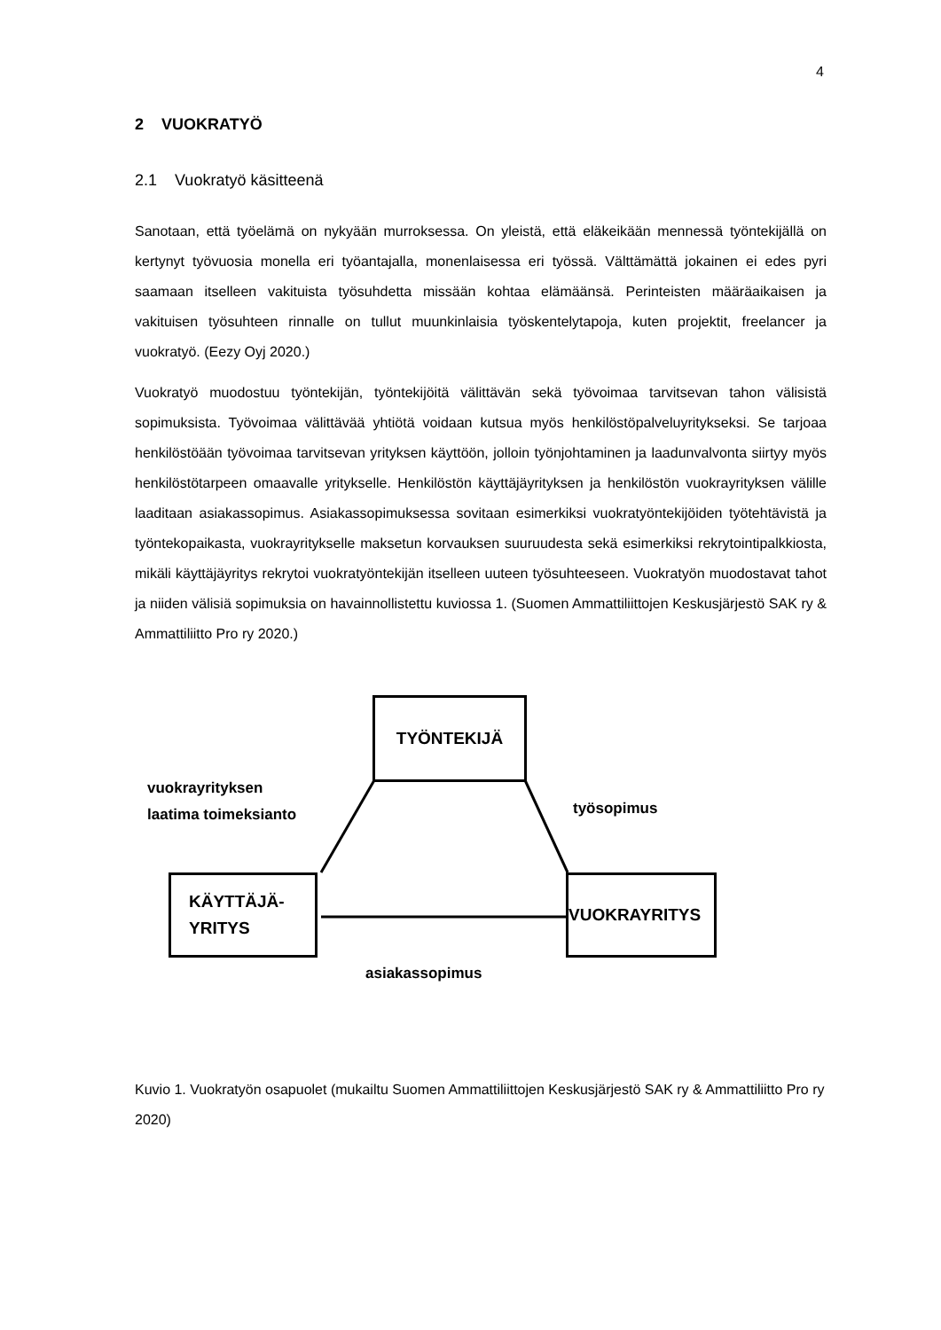4
2 VUOKRATYÖ
2.1 Vuokratyö käsitteenä
Sanotaan, että työelämä on nykyään murroksessa. On yleistä, että eläkeikään mennessä työntekijällä on kertynyt työvuosia monella eri työantajalla, monenlaisessa eri työssä. Vält­tämättä jokainen ei edes pyri saamaan itselleen vakituista työsuhdetta missään kohtaa elä­määnsä. Perinteisten määräaikaisen ja vakituisen työsuhteen rinnalle on tullut muunkinlai­sia työskentelytapoja, kuten projektit, freelancer ja vuokratyö. (Eezy Oyj 2020.)
Vuokratyö muodostuu työntekijän, työntekijöitä välittävän sekä työvoimaa tarvitsevan tahon välisistä sopimuksista. Työvoimaa välittävää yhtiötä voidaan kutsua myös henkilöstöpalve­luyritykseksi. Se tarjoaa henkilöstöään työvoimaa tarvitsevan yrityksen käyttöön, jolloin työnjohtaminen ja laadunvalvonta siirtyy myös henkilöstötarpeen omaavalle yritykselle. Henkilöstön käyttäjäyrityksen ja henkilöstön vuokrayrityksen välille laaditaan asiakassopi­mus. Asiakassopimuksessa sovitaan esimerkiksi vuokratyöntekijöiden työtehtävistä ja työn­tekopaikasta, vuokrayritykselle maksetun korvauksen suuruudesta sekä esimerkiksi rekry­tointipalkkiosta, mikäli käyttäjäyritys rekrytoi vuokratyöntekijän itselleen uuteen työsuhtee­seen. Vuokratyön muodostavat tahot ja niiden välisiä sopimuksia on havainnollistettu kuvi­ossa 1. (Suomen Ammattiliittojen Keskusjärjestö SAK ry & Ammattiliitto Pro ry 2020.)
TYÖNTEKIJÄ
vuokrayrityksen
laatima toimeksianto
työsopimus
KÄYTTÄJÄ-
YRITYS
VUOKRAYRITYS
asiakassopimus
Kuvio 1. Vuokratyön osapuolet (mukailtu Suomen Ammattiliittojen Keskusjärjestö SAK ry & Ammattiliitto Pro ry 2020)